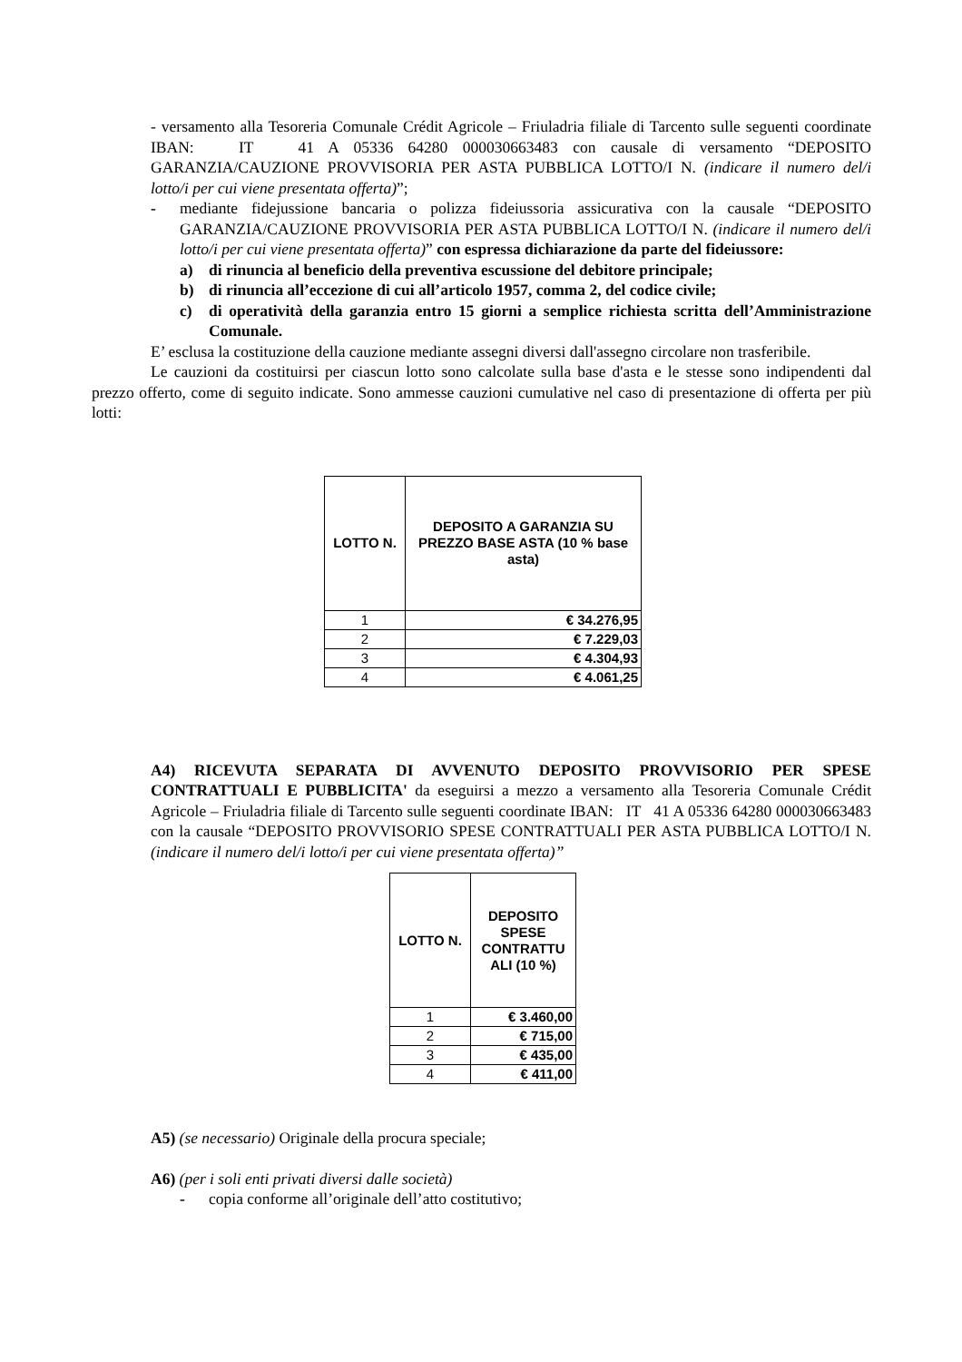- versamento alla Tesoreria Comunale Crédit Agricole – Friuladria filiale di Tarcento sulle seguenti coordinate IBAN: IT 41 A 05336 64280 000030663483 con causale di versamento “DEPOSITO GARANZIA/CAUZIONE PROVVISORIA PER ASTA PUBBLICA LOTTO/I N. (indicare il numero del/i lotto/i per cui viene presentata offerta)”;
- mediante fidejussione bancaria o polizza fideiussoria assicurativa con la causale “DEPOSITO GARANZIA/CAUZIONE PROVVISORIA PER ASTA PUBBLICA LOTTO/I N. (indicare il numero del/i lotto/i per cui viene presentata offerta)” con espressa dichiarazione da parte del fideiussore:
a) di rinuncia al beneficio della preventiva escussione del debitore principale;
b) di rinuncia all’eccezione di cui all’articolo 1957, comma 2, del codice civile;
c) di operatività della garanzia entro 15 giorni a semplice richiesta scritta dell’Amministrazione Comunale.
E’ esclusa la costituzione della cauzione mediante assegni diversi dall'assegno circolare non trasferibile.
Le cauzioni da costituirsi per ciascun lotto sono calcolate sulla base d'asta e le stesse sono indipendenti dal prezzo offerto, come di seguito indicate. Sono ammesse cauzioni cumulative nel caso di presentazione di offerta per più lotti:
| LOTTO N. | DEPOSITO A GARANZIA SU PREZZO BASE ASTA (10 % base asta) |
| --- | --- |
| 1 | € 34.276,95 |
| 2 | € 7.229,03 |
| 3 | € 4.304,93 |
| 4 | € 4.061,25 |
A4) RICEVUTA SEPARATA DI AVVENUTO DEPOSITO PROVVISORIO PER SPESE CONTRATTUALI E PUBBLICITA' da eseguirsi a mezzo a versamento alla Tesoreria Comunale Crédit Agricole – Friuladria filiale di Tarcento sulle seguenti coordinate IBAN: IT 41 A 05336 64280 000030663483 con la causale “DEPOSITO PROVVISORIO SPESE CONTRATTUALI PER ASTA PUBBLICA LOTTO/I N. (indicare il numero del/i lotto/i per cui viene presentata offerta)”
| LOTTO N. | DEPOSITO SPESE CONTRATTU ALI (10 %) |
| --- | --- |
| 1 | € 3.460,00 |
| 2 | € 715,00 |
| 3 | € 435,00 |
| 4 | € 411,00 |
A5) (se necessario) Originale della procura speciale;
A6) (per i soli enti privati diversi dalle società)
- copia conforme all’originale dell’atto costitutivo;